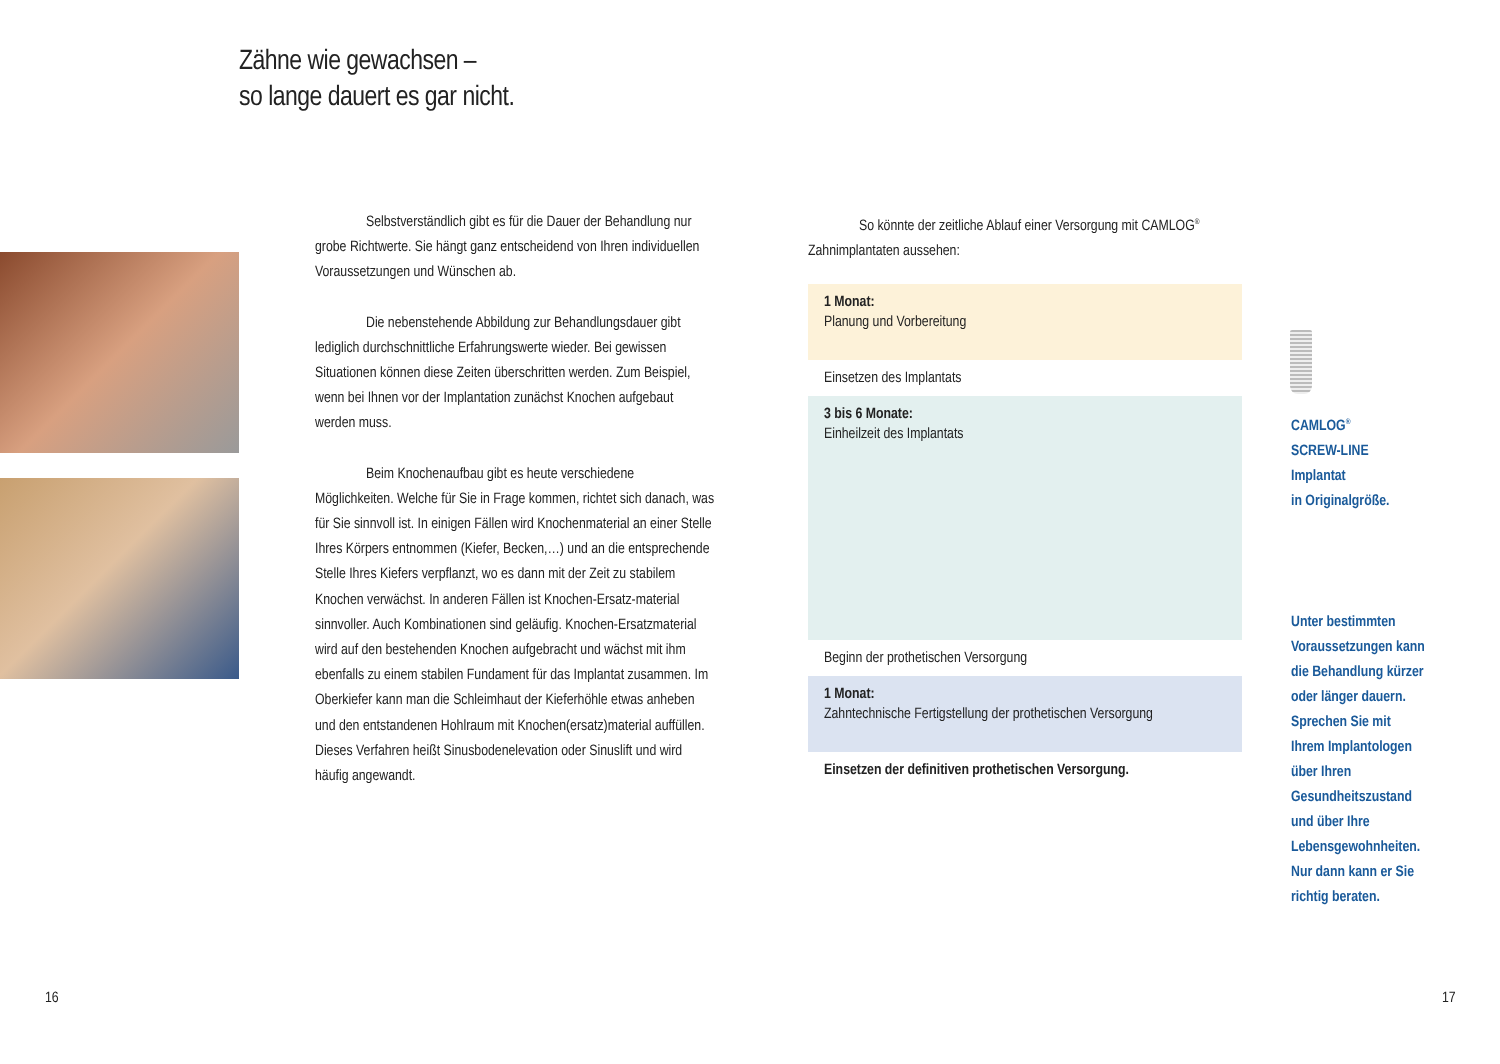Zähne wie gewachsen –
so lange dauert es gar nicht.
Selbstverständlich gibt es für die Dauer der Behandlung nur grobe Richtwerte. Sie hängt ganz entscheidend von Ihren individuellen Voraussetzungen und Wünschen ab.
Die nebenstehende Abbildung zur Behandlungsdauer gibt lediglich durchschnittliche Erfahrungswerte wieder. Bei gewissen Situationen können diese Zeiten überschritten werden. Zum Beispiel, wenn bei Ihnen vor der Implantation zunächst Knochen aufgebaut werden muss.
Beim Knochenaufbau gibt es heute verschiedene Möglichkeiten. Welche für Sie in Frage kommen, richtet sich danach, was für Sie sinnvoll ist. In einigen Fällen wird Knochenmaterial an einer Stelle Ihres Körpers entnommen (Kiefer, Becken,…) und an die entsprechende Stelle Ihres Kiefers verpflanzt, wo es dann mit der Zeit zu stabilem Knochen verwächst. In anderen Fällen ist Knochen-Ersatz-material sinnvoller. Auch Kombinationen sind geläufig. Knochen-Ersatzmaterial wird auf den bestehenden Knochen aufgebracht und wächst mit ihm ebenfalls zu einem stabilen Fundament für das Implantat zusammen. Im Oberkiefer kann man die Schleimhaut der Kieferhöhle etwas anheben und den entstandenen Hohlraum mit Knochen(ersatz)material auffüllen. Dieses Verfahren heißt Sinusbodenelevation oder Sinuslift und wird häufig angewandt.
So könnte der zeitliche Ablauf einer Versorgung mit CAMLOG<sup>®</sup> Zahnimplantaten aussehen:
1 Monat:
Planung und Vorbereitung
Einsetzen des Implantats
3 bis 6 Monate:
Einheilzeit des Implantats
Beginn der prothetischen Versorgung
1 Monat:
Zahntechnische Fertigstellung der prothetischen Versorgung
Einsetzen der definitiven prothetischen Versorgung.
CAMLOG<sup>®</sup>
SCREW-LINE
Implantat
in Originalgröße.
Unter bestimmten
Voraussetzungen kann
die Behandlung kürzer
oder länger dauern.
Sprechen Sie mit
Ihrem Implantologen
über Ihren
Gesundheitszustand
und über Ihre
Lebensgewohnheiten.
Nur dann kann er Sie
richtig beraten.
16 17